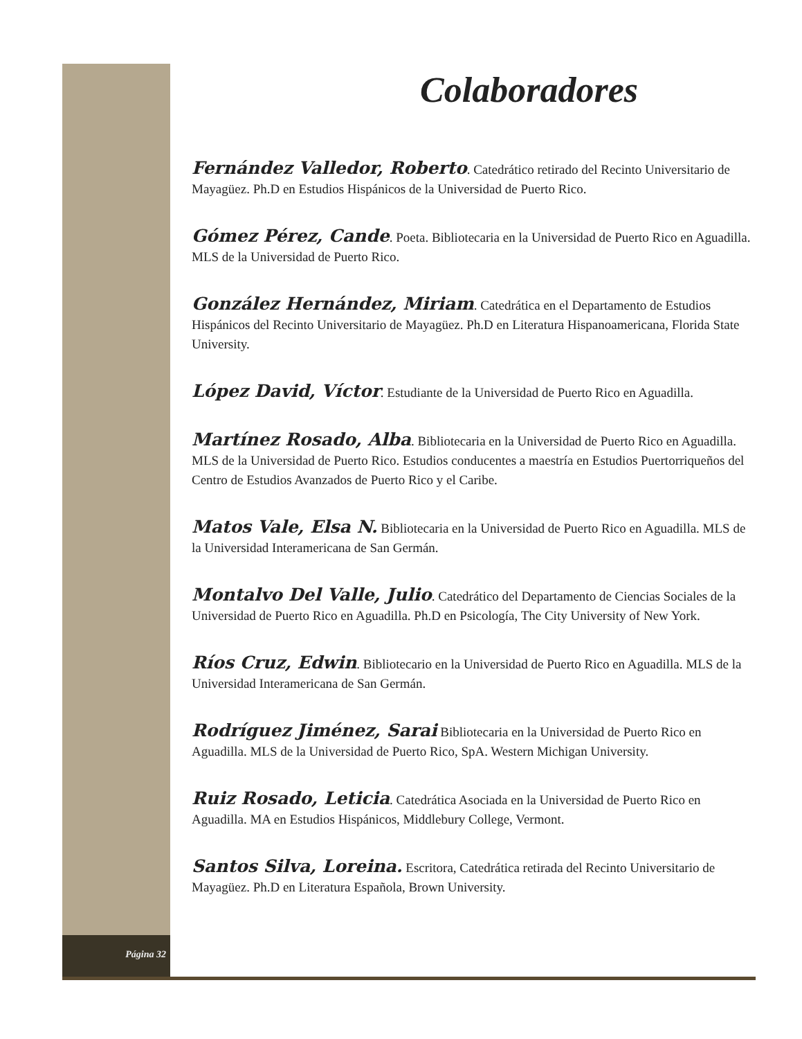Página 32
Colaboradores
Fernández Valledor, Roberto. Catedrático retirado del Recinto Universitario de Mayagüez. Ph.D en Estudios Hispánicos de la Universidad de Puerto Rico.
Gómez Pérez, Cande. Poeta. Bibliotecaria en la Universidad de Puerto Rico en Aguadilla. MLS de la Universidad de Puerto Rico.
González Hernández, Miriam. Catedrática en el Departamento de Estudios Hispánicos del Recinto Universitario de Mayagüez. Ph.D en Literatura Hispanoamericana, Florida State University.
López David, Víctor. Estudiante de la Universidad de Puerto Rico en Aguadilla.
Martínez Rosado, Alba. Bibliotecaria en la Universidad de Puerto Rico en Aguadilla. MLS de la Universidad de Puerto Rico. Estudios conducentes a maestría en Estudios Puertorriqueños del Centro de Estudios Avanzados de Puerto Rico y el Caribe.
Matos Vale, Elsa N. Bibliotecaria en la Universidad de Puerto Rico en Aguadilla. MLS de la Universidad Interamericana de San Germán.
Montalvo Del Valle, Julio. Catedrático del Departamento de Ciencias Sociales de la Universidad de Puerto Rico en Aguadilla. Ph.D en Psicología, The City University of New York.
Ríos Cruz, Edwin. Bibliotecario en la Universidad de Puerto Rico en Aguadilla. MLS de la Universidad Interamericana de San Germán.
Rodríguez Jiménez, Sarai Bibliotecaria en la Universidad de Puerto Rico en Aguadilla. MLS de la Universidad de Puerto Rico, SpA. Western Michigan University.
Ruiz Rosado, Leticia. Catedrática Asociada en la Universidad de Puerto Rico en Aguadilla. MA en Estudios Hispánicos, Middlebury College, Vermont.
Santos Silva, Loreina. Escritora, Catedrática retirada del Recinto Universitario de Mayagüez. Ph.D en Literatura Española, Brown University.